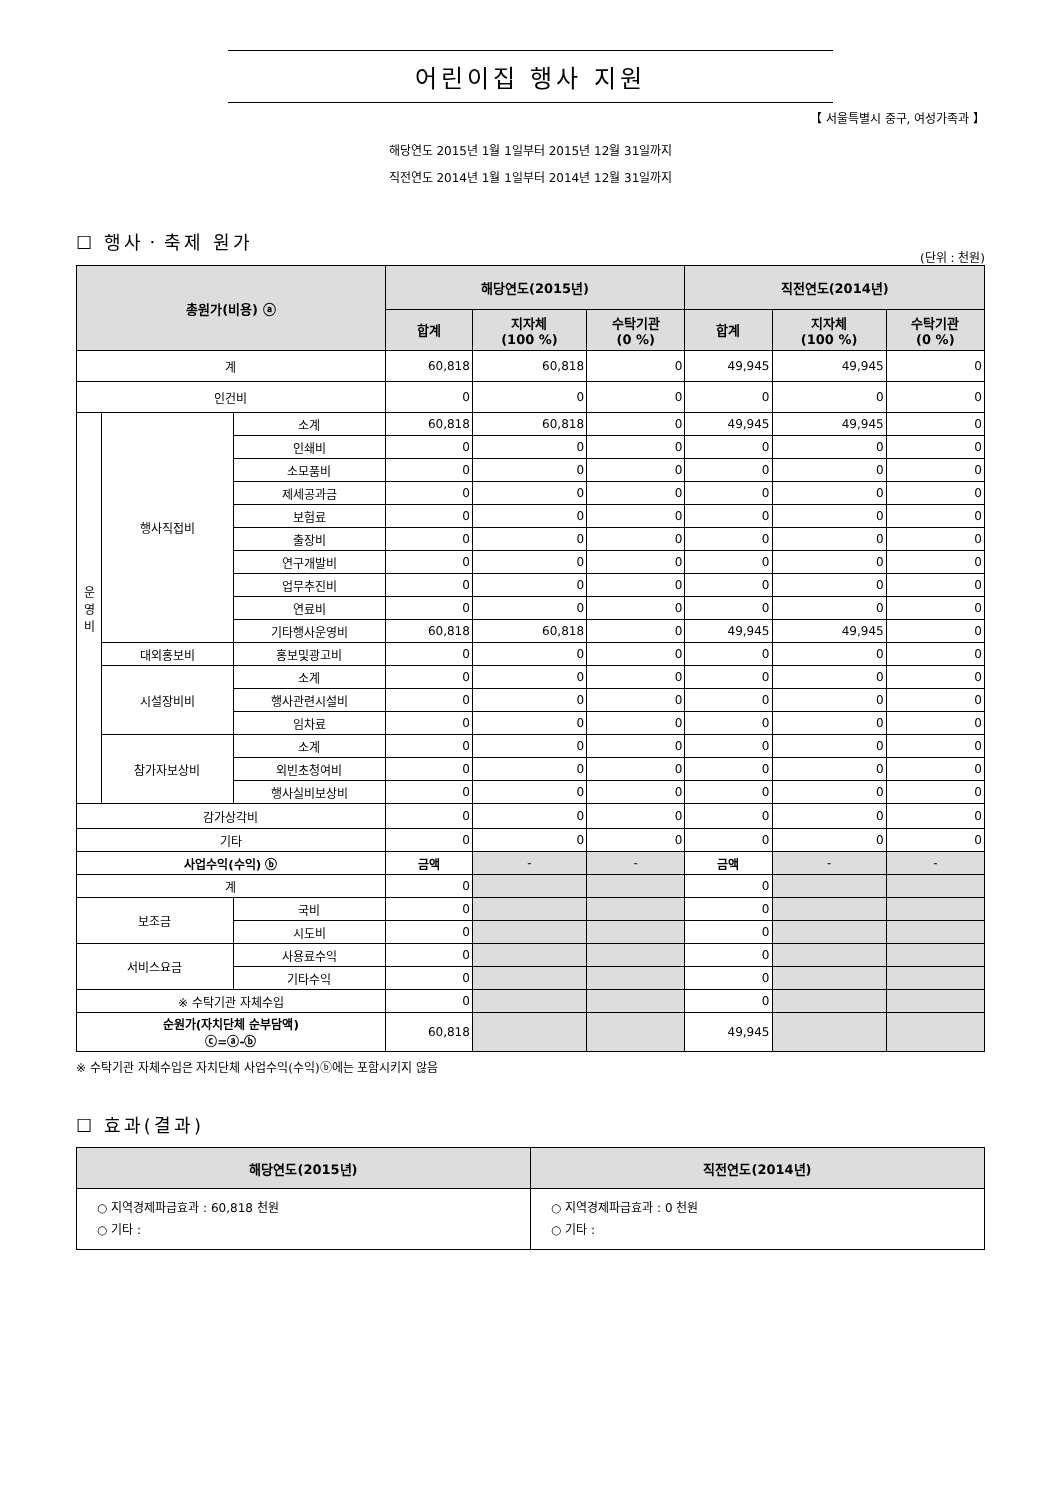어린이집 행사 지원
【 서울특별시 중구, 여성가족과 】
해당연도 2015년 1월 1일부터 2015년 12월 31일까지
직전연도 2014년 1월 1일부터 2014년 12월 31일까지
☐ 행사ㆍ축제 원가
(단위 : 천원)
| 총원가(비용) ⓐ | | | 해당연도(2015년) | | | 직전연도(2014년) | | |
| --- | --- | --- | --- | --- | --- | --- | --- | --- |
| | | | 합계 | 지자체 (100 %) | 수탁기관 (0 %) | 합계 | 지자체 (100 %) | 수탁기관 (0 %) |
| 계 | | | 60,818 | 60,818 | 0 | 49,945 | 49,945 | 0 |
| 인건비 | | | 0 | 0 | 0 | 0 | 0 | 0 |
| 운 영 비 | 행사직접비 | 소계 | 60,818 | 60,818 | 0 | 49,945 | 49,945 | 0 |
| | | 인쇄비 | 0 | 0 | 0 | 0 | 0 | 0 |
| | | 소모품비 | 0 | 0 | 0 | 0 | 0 | 0 |
| | | 제세공과금 | 0 | 0 | 0 | 0 | 0 | 0 |
| | | 보험료 | 0 | 0 | 0 | 0 | 0 | 0 |
| | | 출장비 | 0 | 0 | 0 | 0 | 0 | 0 |
| | | 연구개발비 | 0 | 0 | 0 | 0 | 0 | 0 |
| | | 업무추진비 | 0 | 0 | 0 | 0 | 0 | 0 |
| | | 연료비 | 0 | 0 | 0 | 0 | 0 | 0 |
| | | 기타행사운영비 | 60,818 | 60,818 | 0 | 49,945 | 49,945 | 0 |
| | 대외홍보비 | 홍보및광고비 | 0 | 0 | 0 | 0 | 0 | 0 |
| | 시설장비비 | 소계 | 0 | 0 | 0 | 0 | 0 | 0 |
| | | 행사관련시설비 | 0 | 0 | 0 | 0 | 0 | 0 |
| | | 임차료 | 0 | 0 | 0 | 0 | 0 | 0 |
| | 참가자보상비 | 소계 | 0 | 0 | 0 | 0 | 0 | 0 |
| | | 외빈초청여비 | 0 | 0 | 0 | 0 | 0 | 0 |
| | | 행사실비보상비 | 0 | 0 | 0 | 0 | 0 | 0 |
| 감가상각비 | | | 0 | 0 | 0 | 0 | 0 | 0 |
| 기타 | | | 0 | 0 | 0 | 0 | 0 | 0 |
| 사업수익(수익) ⓑ | | | 금액 | - | - | 금액 | - | - |
| 계 | | | 0 | | | 0 | | |
| 보조금 | | 국비 | 0 | | | 0 | | |
| | | 시도비 | 0 | | | 0 | | |
| 서비스요금 | | 사용료수익 | 0 | | | 0 | | |
| | | 기타수익 | 0 | | | 0 | | |
| ※ 수탁기관 자체수입 | | | 0 | | | 0 | | |
| 순원가(자치단체 순부담액) ⓒ=ⓐ-ⓑ | | | 60,818 | | | 49,945 | | |
※ 수탁기관 자체수입은 자치단체 사업수익(수익)ⓑ에는 포함시키지 않음
☐ 효과(결과)
| 해당연도(2015년) | 직전연도(2014년) |
| --- | --- |
| ○ 지역경제파급효과 : 60,818 천원 ○ 기타 : | ○ 지역경제파급효과 : 0 천원 ○ 기타 : |